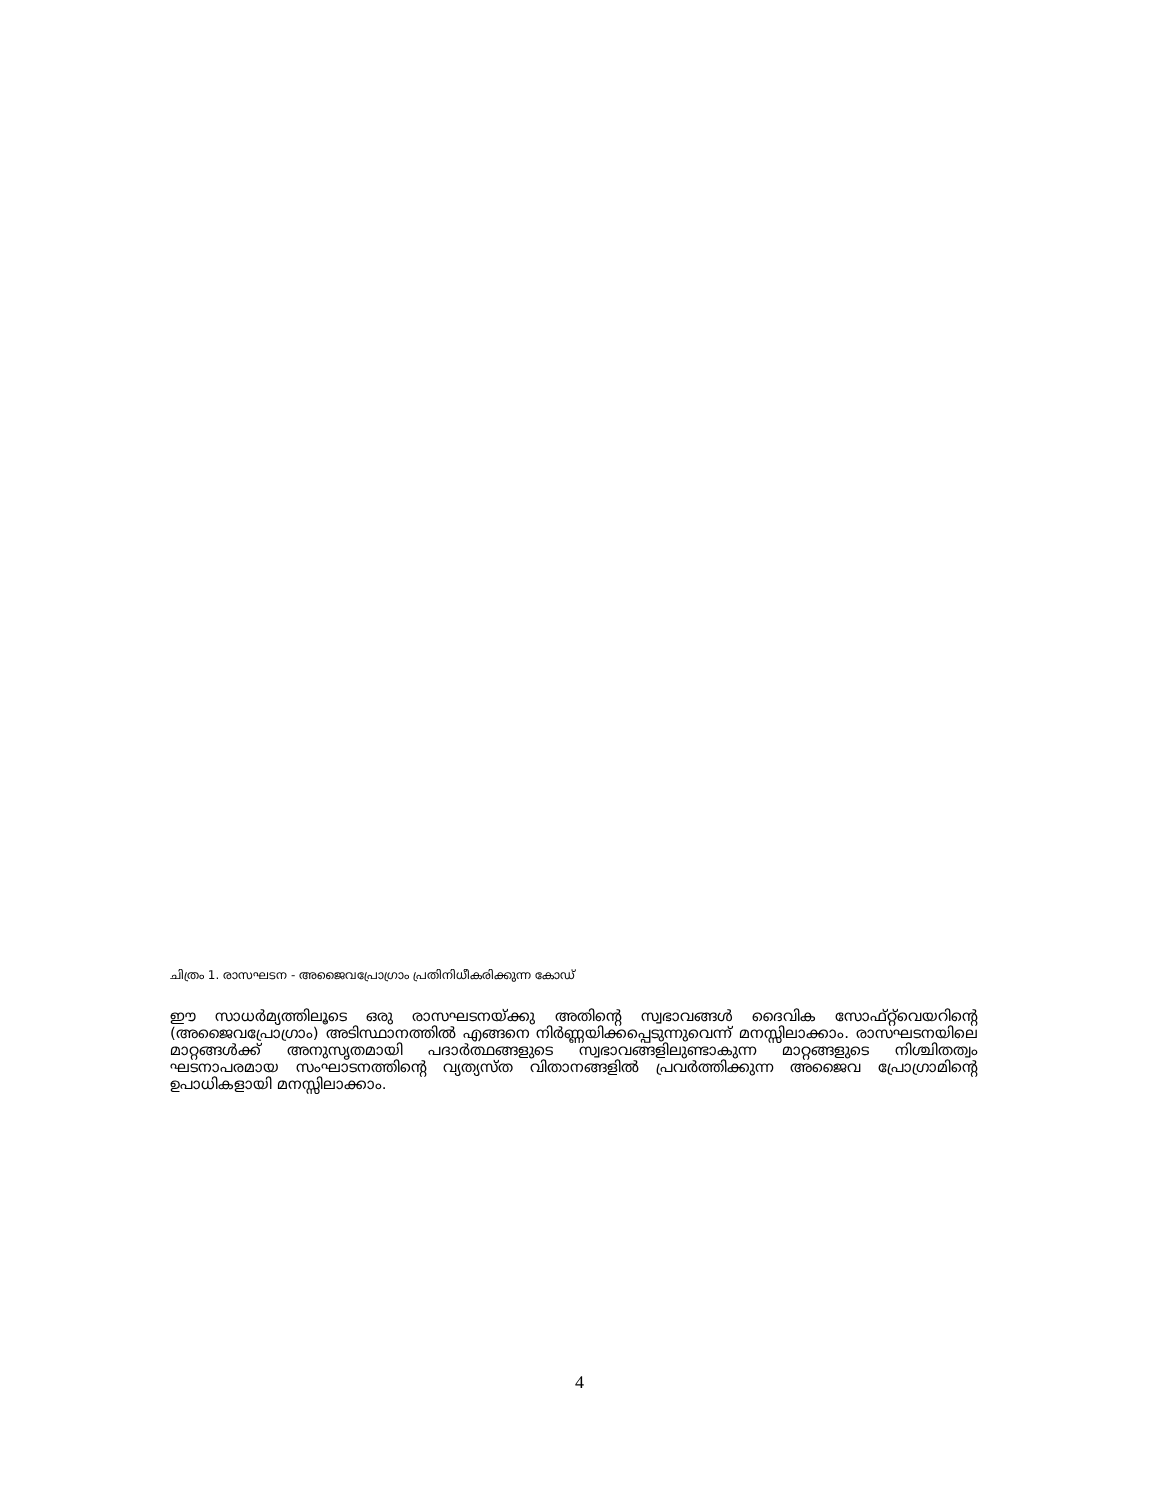ചിത്രം 1. രാസഘടന - അജൈവപ്രോഗ്രാം പ്രതിനിധീകരിക്കുന്ന കോഡ്
ഈ സാധർമ്യത്തിലൂടെ ഒരു രാസഘടനയ്ക്കു അതിന്റെ സ്വഭാവങ്ങൾ ദൈവിക സോഫ്റ്റ്‌വെയറിന്റെ (അജൈവപ്രോഗ്രാം) അടിസ്ഥാനത്തിൽ എങ്ങനെ നിർണ്ണയിക്കപ്പെടുന്നുവെന്ന് മനസ്സിലാക്കാം. രാസഘടനയിലെ മാറ്റങ്ങൾക്ക് അനുസൃതമായി പദാർത്ഥങ്ങളുടെ സ്വഭാവങ്ങളിലുണ്ടാകുന്ന മാറ്റങ്ങളുടെ നിശ്ചിതത്വം ഘടനാപരമായ സംഘാടനത്തിന്റെ വ്യത്യസ്ത വിതാനങ്ങളിൽ പ്രവർത്തിക്കുന്ന അജൈവ പ്രോഗ്രാമിന്റെ ഉപാധികളായി മനസ്സിലാക്കാം.
4